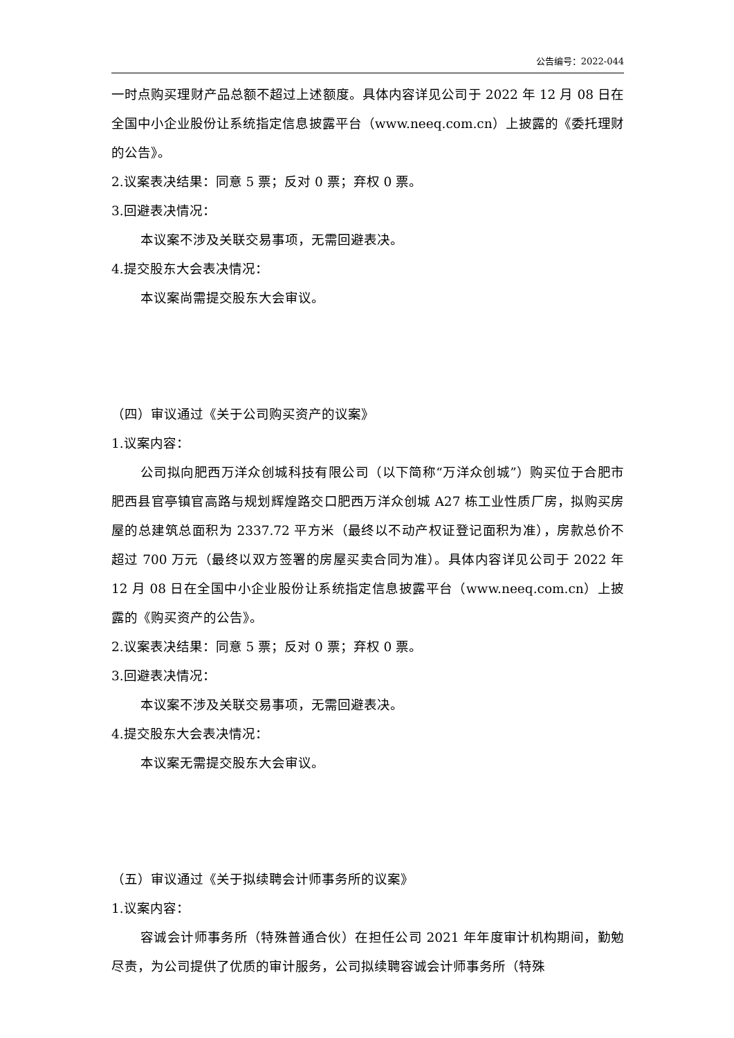公告编号：2022-044
一时点购买理财产品总额不超过上述额度。具体内容详见公司于 2022 年 12 月 08 日在全国中小企业股份让系统指定信息披露平台（www.neeq.com.cn）上披露的《委托理财的公告》。
2.议案表决结果：同意 5 票；反对 0 票；弃权 0 票。
3.回避表决情况：
本议案不涉及关联交易事项，无需回避表决。
4.提交股东大会表决情况：
本议案尚需提交股东大会审议。
（四）审议通过《关于公司购买资产的议案》
1.议案内容：
公司拟向肥西万洋众创城科技有限公司（以下简称“万洋众创城”）购买位于合肥市肥西县官亭镇官高路与规划辉煌路交口肥西万洋众创城 A27 栋工业性质厂房，拟购买房屋的总建筑总面积为 2337.72 平方米（最终以不动产权证登记面积为准），房款总价不超过 700 万元（最终以双方签署的房屋买卖合同为准）。具体内容详见公司于 2022 年 12 月 08 日在全国中小企业股份让系统指定信息披露平台（www.neeq.com.cn）上披露的《购买资产的公告》。
2.议案表决结果：同意 5 票；反对 0 票；弃权 0 票。
3.回避表决情况：
本议案不涉及关联交易事项，无需回避表决。
4.提交股东大会表决情况：
本议案无需提交股东大会审议。
（五）审议通过《关于拟续聘会计师事务所的议案》
1.议案内容：
容诚会计师事务所（特殊普通合伙）在担任公司 2021 年年度审计机构期间，勤勉尽责，为公司提供了优质的审计服务，公司拟续聘容诚会计师事务所（特殊